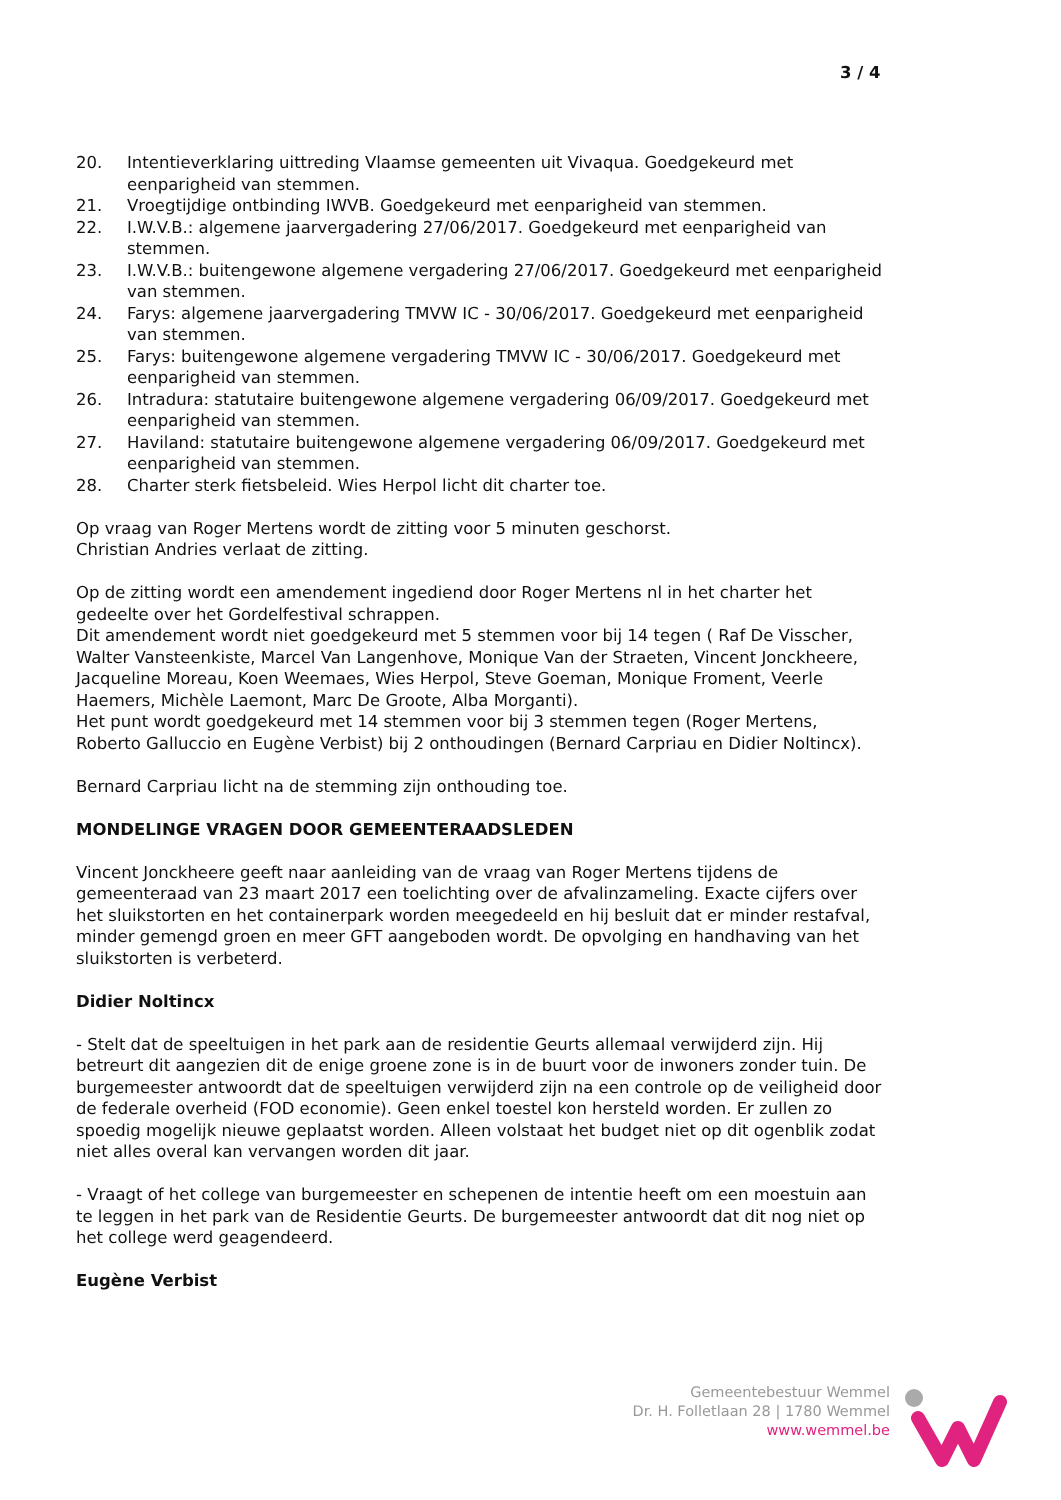3 / 4
20. Intentieverklaring uittreding Vlaamse gemeenten uit Vivaqua. Goedgekeurd met eenparigheid van stemmen.
21. Vroegtijdige ontbinding IWVB. Goedgekeurd met eenparigheid van stemmen.
22. I.W.V.B.: algemene jaarvergadering 27/06/2017. Goedgekeurd met eenparigheid van stemmen.
23. I.W.V.B.: buitengewone algemene vergadering 27/06/2017. Goedgekeurd met eenparigheid van stemmen.
24. Farys: algemene jaarvergadering TMVW IC - 30/06/2017. Goedgekeurd met eenparigheid van stemmen.
25. Farys: buitengewone algemene vergadering TMVW IC - 30/06/2017. Goedgekeurd met eenparigheid van stemmen.
26. Intradura: statutaire buitengewone algemene vergadering 06/09/2017. Goedgekeurd met eenparigheid van stemmen.
27. Haviland: statutaire buitengewone algemene vergadering 06/09/2017. Goedgekeurd met eenparigheid van stemmen.
28. Charter sterk fietsbeleid. Wies Herpol licht dit charter toe.
Op vraag van Roger Mertens wordt de zitting voor 5 minuten geschorst.
Christian Andries verlaat de zitting.
Op de zitting wordt een amendement ingediend door Roger Mertens nl in het charter het gedeelte over het Gordelfestival schrappen.
Dit amendement wordt niet goedgekeurd met 5 stemmen voor bij 14 tegen ( Raf De Visscher, Walter Vansteenkiste, Marcel Van Langenhove, Monique Van der Straeten, Vincent Jonckheere, Jacqueline Moreau, Koen Weemaes, Wies Herpol, Steve Goeman, Monique Froment, Veerle Haemers, Michèle Laemont, Marc De Groote, Alba Morganti).
Het punt wordt goedgekeurd met 14 stemmen voor bij 3 stemmen tegen (Roger Mertens, Roberto Galluccio en Eugène Verbist) bij 2 onthoudingen (Bernard Carpriau en Didier Noltincx).
Bernard Carpriau licht na de stemming zijn onthouding toe.
MONDELINGE VRAGEN DOOR GEMEENTERAADSLEDEN
Vincent Jonckheere geeft naar aanleiding van de vraag van Roger Mertens tijdens de gemeenteraad van 23 maart 2017 een toelichting over de afvalinzameling. Exacte cijfers over het sluikstorten en het containerpark worden meegedeeld en hij besluit dat er minder restafval, minder gemengd groen en meer GFT aangeboden wordt. De opvolging en handhaving van het sluikstorten is verbeterd.
Didier Noltincx
- Stelt dat de speeltuigen in het park aan de residentie Geurts allemaal verwijderd zijn. Hij betreurt dit aangezien dit de enige groene zone is in de buurt voor de inwoners zonder tuin. De burgemeester antwoordt dat de speeltuigen verwijderd zijn na een controle op de veiligheid door de federale overheid (FOD economie). Geen enkel toestel kon hersteld worden. Er zullen zo spoedig mogelijk nieuwe geplaatst worden. Alleen volstaat het budget niet op dit ogenblik zodat niet alles overal kan vervangen worden dit jaar.
- Vraagt of het college van burgemeester en schepenen de intentie heeft om een moestuin aan te leggen in het park van de Residentie Geurts. De burgemeester antwoordt dat dit nog niet op het college werd geagendeerd.
Eugène Verbist
Gemeentebestuur Wemmel
Dr. H. Folletlaan 28 | 1780 Wemmel
www.wemmel.be